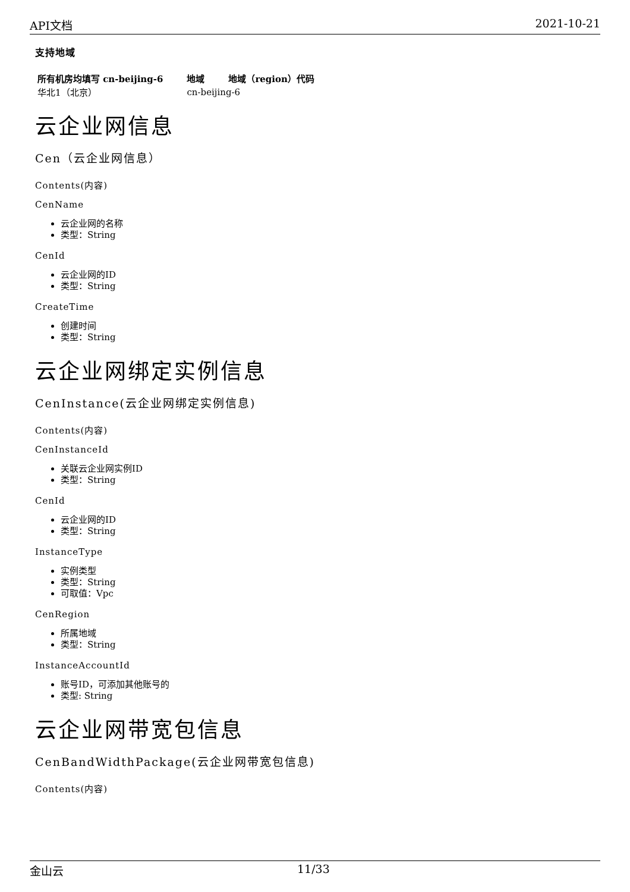API文档 2021-10-21
支持地域
| 所有机房均填写 cn-beijing-6 | 地域 | 地域（region）代码 |
| --- | --- | --- |
| 华北1（北京） | cn-beijing-6 | |
云企业网信息
Cen（云企业网信息）
Contents(内容)
CenName
云企业网的名称
类型：String
CenId
云企业网的ID
类型：String
CreateTime
创建时间
类型：String
云企业网绑定实例信息
CenInstance(云企业网绑定实例信息)
Contents(内容)
CenInstanceId
关联云企业网实例ID
类型：String
CenId
云企业网的ID
类型：String
InstanceType
实例类型
类型：String
可取值：Vpc
CenRegion
所属地域
类型：String
InstanceAccountId
账号ID，可添加其他账号的
类型: String
云企业网带宽包信息
CenBandWidthPackage(云企业网带宽包信息)
Contents(内容)
金山云 11/33